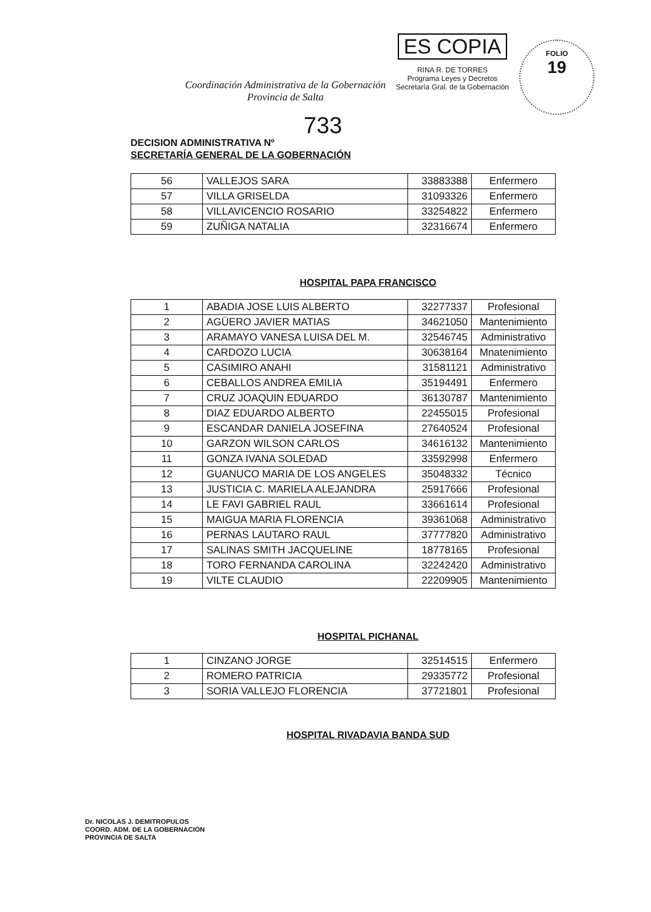Coordinación Administrativa de la Gobernación
Provincia de Salta
ES COPIA
RINA R. DE TORRES
Programa Leyes y Decretos
Secretaría Gral. de la Gobernación
FOLIO
19
733
DECISION ADMINISTRATIVA Nº
SECRETARÍA GENERAL DE LA GOBERNACIÓN
| 56 | VALLEJOS SARA | 33883388 | Enfermero |
| 57 | VILLA GRISELDA | 31093326 | Enfermero |
| 58 | VILLAVICENCIO ROSARIO | 33254822 | Enfermero |
| 59 | ZUÑIGA NATALIA | 32316674 | Enfermero |
HOSPITAL PAPA FRANCISCO
| 1 | ABADIA JOSE LUIS ALBERTO | 32277337 | Profesional |
| 2 | AGÜERO JAVIER MATIAS | 34621050 | Mantenimiento |
| 3 | ARAMAYO VANESA LUISA DEL M. | 32546745 | Administrativo |
| 4 | CARDOZO LUCIA | 30638164 | Mnatenimiento |
| 5 | CASIMIRO ANAHI | 31581121 | Administrativo |
| 6 | CEBALLOS ANDREA EMILIA | 35194491 | Enfermero |
| 7 | CRUZ JOAQUIN EDUARDO | 36130787 | Mantenimiento |
| 8 | DIAZ EDUARDO ALBERTO | 22455015 | Profesional |
| 9 | ESCANDAR DANIELA JOSEFINA | 27640524 | Profesional |
| 10 | GARZON WILSON CARLOS | 34616132 | Mantenimiento |
| 11 | GONZA IVANA SOLEDAD | 33592998 | Enfermero |
| 12 | GUANUCO MARIA DE LOS ANGELES | 35048332 | Técnico |
| 13 | JUSTICIA C. MARIELA ALEJANDRA | 25917666 | Profesional |
| 14 | LE FAVI GABRIEL RAUL | 33661614 | Profesional |
| 15 | MAIGUA MARIA FLORENCIA | 39361068 | Administrativo |
| 16 | PERNAS LAUTARO RAUL | 37777820 | Administrativo |
| 17 | SALINAS SMITH JACQUELINE | 18778165 | Profesional |
| 18 | TORO FERNANDA CAROLINA | 32242420 | Administrativo |
| 19 | VILTE CLAUDIO | 22209905 | Mantenimiento |
HOSPITAL PICHANAL
| 1 | CINZANO JORGE | 32514515 | Enfermero |
| 2 | ROMERO PATRICIA | 29335772 | Profesional |
| 3 | SORIA VALLEJO FLORENCIA | 37721801 | Profesional |
HOSPITAL RIVADAVIA BANDA SUD
Dr. NICOLAS J. DEMITROPULOS
COORD. ADM. DE LA GOBERNACION
PROVINCIA DE SALTA